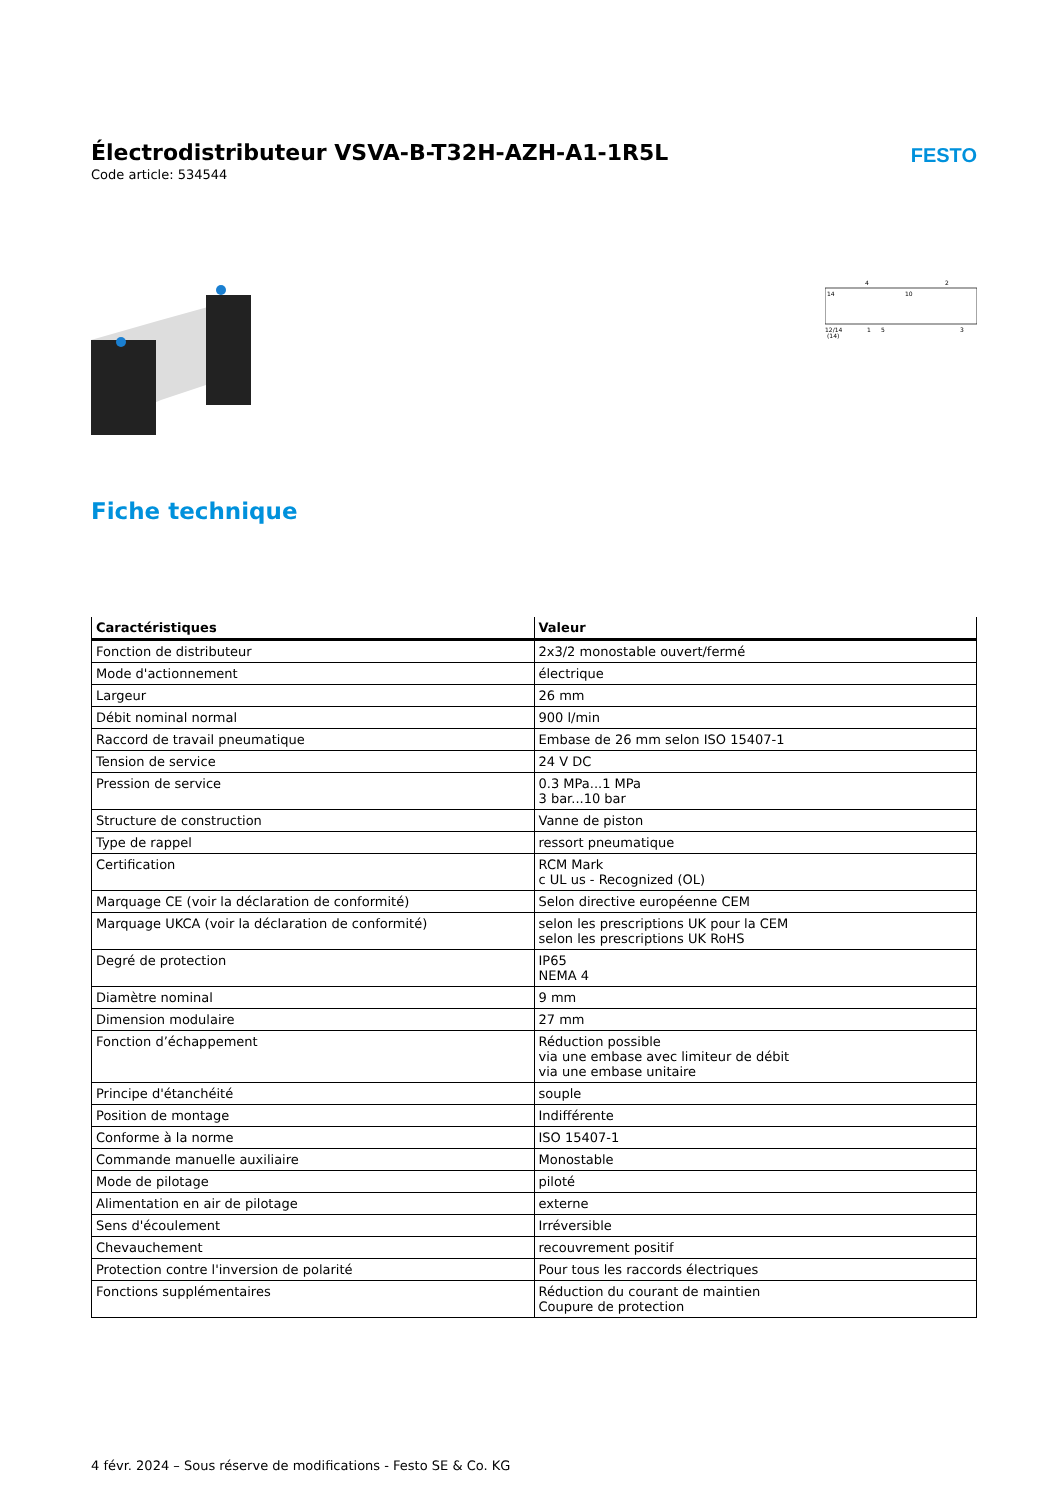Électrodistributeur VSVA-B-T32H-AZH-A1-1R5L
Code article: 534544
FESTO
14
10
4
2
12/14
(14)
1
5
3
Fiche technique
| Caractéristiques | Valeur |
| --- | --- |
| Fonction de distributeur | 2x3/2 monostable ouvert/fermé |
| Mode d'actionnement | électrique |
| Largeur | 26 mm |
| Débit nominal normal | 900 l/min |
| Raccord de travail pneumatique | Embase de 26 mm selon ISO 15407-1 |
| Tension de service | 24 V DC |
| Pression de service | 0.3 MPa...1 MPa 3 bar...10 bar |
| Structure de construction | Vanne de piston |
| Type de rappel | ressort pneumatique |
| Certification | RCM Mark c UL us - Recognized (OL) |
| Marquage CE (voir la déclaration de conformité) | Selon directive européenne CEM |
| Marquage UKCA (voir la déclaration de conformité) | selon les prescriptions UK pour la CEM selon les prescriptions UK RoHS |
| Degré de protection | IP65 NEMA 4 |
| Diamètre nominal | 9 mm |
| Dimension modulaire | 27 mm |
| Fonction d’échappement | Réduction possible via une embase avec limiteur de débit via une embase unitaire |
| Principe d'étanchéité | souple |
| Position de montage | Indifférente |
| Conforme à la norme | ISO 15407-1 |
| Commande manuelle auxiliaire | Monostable |
| Mode de pilotage | piloté |
| Alimentation en air de pilotage | externe |
| Sens d'écoulement | Irréversible |
| Chevauchement | recouvrement positif |
| Protection contre l'inversion de polarité | Pour tous les raccords électriques |
| Fonctions supplémentaires | Réduction du courant de maintien Coupure de protection |
4 févr. 2024 – Sous réserve de modifications - Festo SE & Co. KG